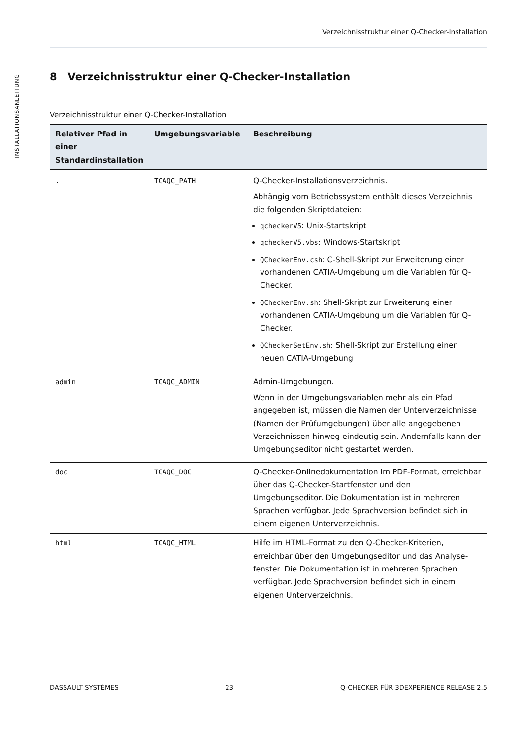INSTALLATIONSANLEITUNG
Verzeichnisstruktur einer Q-Checker-Installation
8 Verzeichnisstruktur einer Q-Checker-Installation
Verzeichnisstruktur einer Q-Checker-Installation
| Relativer Pfad in einer Standardinstallation | Umgebungsvariable | Beschreibung |
| --- | --- | --- |
| . | TCAQC_PATH | Q-Checker-Installationsverzeichnis. Abhängig vom Betriebssystem enthält dieses Verzeichnis die folgenden Skriptdateien: qcheckerV5 : Unix-Startskript qcheckerV5.vbs : Windows-Startskript QCheckerEnv.csh : C-Shell-Skript zur Erweiterung einer vorhandenen CATIA-Umgebung um die Variablen für Q-Checker. QCheckerEnv.sh : Shell-Skript zur Erweiterung einer vorhandenen CATIA-Umgebung um die Variablen für Q-Checker. QCheckerSetEnv.sh : Shell-Skript zur Erstellung einer neuen CATIA-Umgebung |
| admin | TCAQC_ADMIN | Admin-Umgebungen. Wenn in der Umgebungsvariablen mehr als ein Pfad angegeben ist, müssen die Namen der Unterverzeich­nisse (Namen der Prüfumgebungen) über alle angege­benen Verzeichnissen hinweg eindeutig sein. Andernfalls kann der Umgebungseditor nicht gestartet werden. |
| doc | TCAQC_DOC | Q-Checker-Onlinedokumentation im PDF-Format, erreichbar über das Q-Checker-Startfenster und den Umgebungseditor. Die Dokumentation ist in mehreren Sprachen verfügbar. Jede Sprachversion befindet sich in einem eigenen Unterverzeichnis. |
| html | TCAQC_HTML | Hilfe im HTML-Format zu den Q-Checker-Kriterien, erreichbar über den Umgebungseditor und das Analyse­fenster. Die Dokumentation ist in mehreren Sprachen verfügbar. Jede Sprachversion befindet sich in einem eigenen Unterverzeichnis. |
DASSAULT SYSTÈMES 23 Q-CHECKER FÜR 3DEXPERIENCE RELEASE 2.5